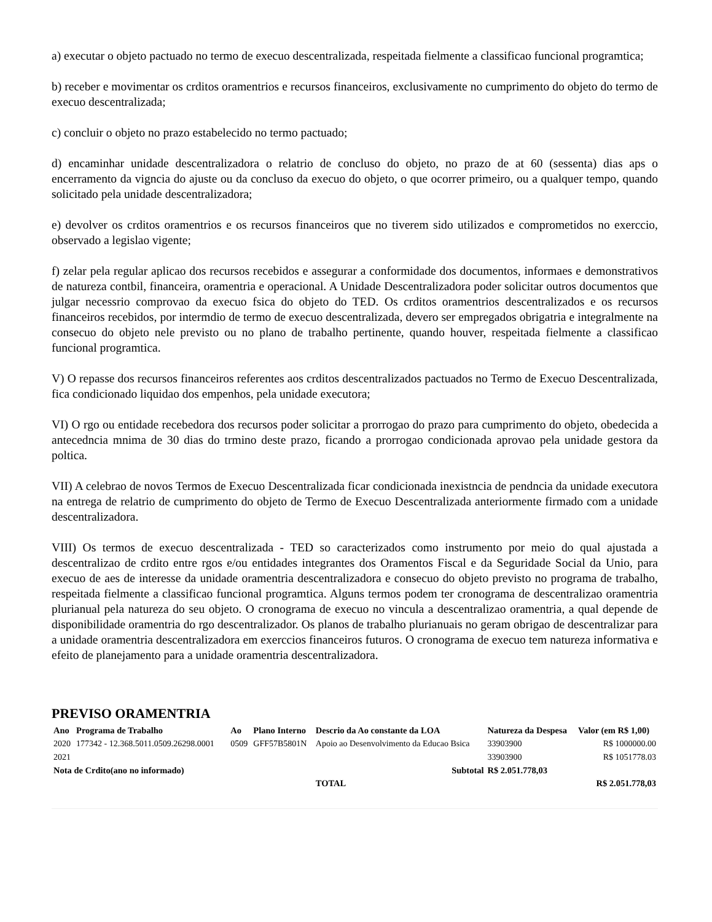a) executar o objeto pactuado no termo de execuo descentralizada, respeitada fielmente a classificao funcional programtica;
b) receber e movimentar os crditos oramentrios e recursos financeiros, exclusivamente no cumprimento do objeto do termo de execuo descentralizada;
c) concluir o objeto no prazo estabelecido no termo pactuado;
d) encaminhar unidade descentralizadora o relatrio de concluso do objeto, no prazo de at 60 (sessenta) dias aps o encerramento da vigncia do ajuste ou da concluso da execuo do objeto, o que ocorrer primeiro, ou a qualquer tempo, quando solicitado pela unidade descentralizadora;
e) devolver os crditos oramentrios e os recursos financeiros que no tiverem sido utilizados e comprometidos no exerccio, observado a legislao vigente;
f) zelar pela regular aplicao dos recursos recebidos e assegurar a conformidade dos documentos, informaes e demonstrativos de natureza contbil, financeira, oramentria e operacional. A Unidade Descentralizadora poder solicitar outros documentos que julgar necessrio comprovao da execuo fsica do objeto do TED. Os crditos oramentrios descentralizados e os recursos financeiros recebidos, por intermdio de termo de execuo descentralizada, devero ser empregados obrigatria e integralmente na consecuo do objeto nele previsto ou no plano de trabalho pertinente, quando houver, respeitada fielmente a classificao funcional programtica.
V) O repasse dos recursos financeiros referentes aos crditos descentralizados pactuados no Termo de Execuo Descentralizada, fica condicionado liquidao dos empenhos, pela unidade executora;
VI) O rgo ou entidade recebedora dos recursos poder solicitar a prorrogao do prazo para cumprimento do objeto, obedecida a antecedncia mnima de 30 dias do trmino deste prazo, ficando a prorrogao condicionada aprovao pela unidade gestora da poltica.
VII) A celebrao de novos Termos de Execuo Descentralizada ficar condicionada inexistncia de pendncia da unidade executora na entrega de relatrio de cumprimento do objeto de Termo de Execuo Descentralizada anteriormente firmado com a unidade descentralizadora.
VIII) Os termos de execuo descentralizada - TED so caracterizados como instrumento por meio do qual ajustada a descentralizao de crdito entre rgos e/ou entidades integrantes dos Oramentos Fiscal e da Seguridade Social da Unio, para execuo de aes de interesse da unidade oramentria descentralizadora e consecuo do objeto previsto no programa de trabalho, respeitada fielmente a classificao funcional programtica. Alguns termos podem ter cronograma de descentralizao oramentria plurianual pela natureza do seu objeto. O cronograma de execuo no vincula a descentralizao oramentria, a qual depende de disponibilidade oramentria do rgo descentralizador. Os planos de trabalho plurianuais no geram obrigao de descentralizar para a unidade oramentria descentralizadora em exerccios financeiros futuros. O cronograma de execuo tem natureza informativa e efeito de planejamento para a unidade oramentria descentralizadora.
PREVISO ORAMENTRIA
| Ano | Programa de Trabalho | Ao | Plano Interno | Descrio da Ao constante da LOA | Natureza da Despesa | Valor (em R$ 1,00) |
| --- | --- | --- | --- | --- | --- | --- |
| 2020 | 177342 - 12.368.5011.0509.26298.0001 | 0509 | GFF57B5801N | Apoio ao Desenvolvimento da Educao Bsica | 33903900 | R$ 1000000.00 |
| 2021 | | | | | 33903900 | R$ 1051778.03 |
| Nota de Crdito(ano no informado) | | | | Subtotal | R$ 2.051.778,03 | |
| | | | | TOTAL | | R$ 2.051.778,03 |